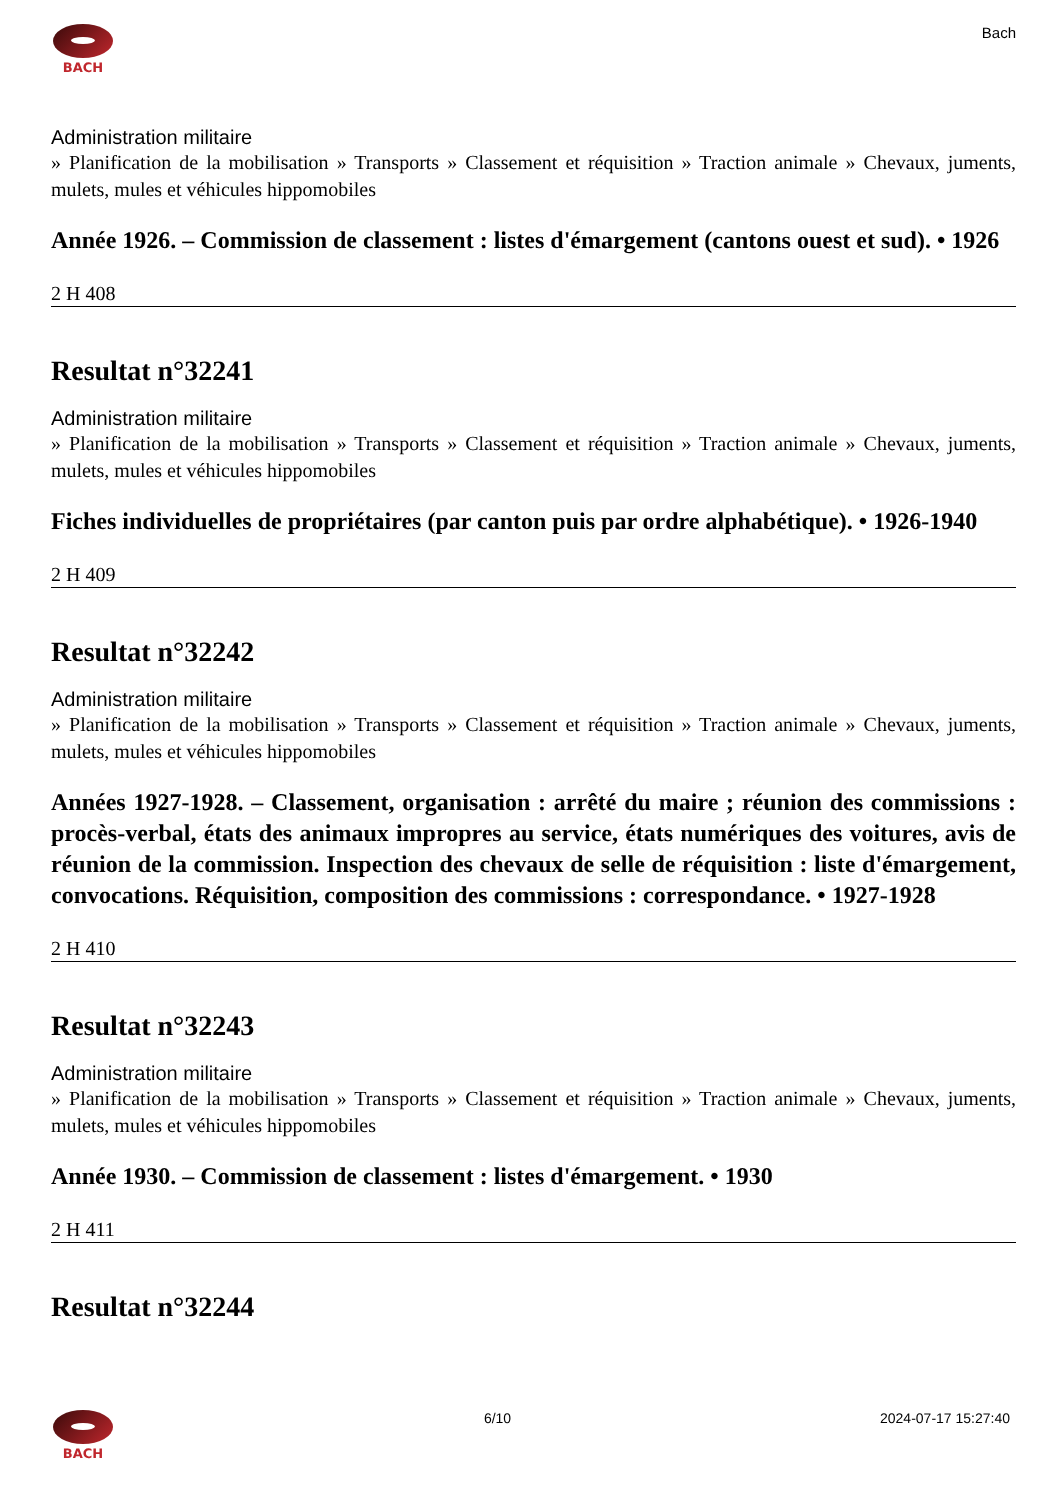BACH
Bach
Administration militaire
» Planification de la mobilisation » Transports » Classement et réquisition » Traction animale » Chevaux, juments, mulets, mules et véhicules hippomobiles
Année 1926. – Commission de classement : listes d'émargement (cantons ouest et sud). • 1926
2 H 408
Resultat n°32241
Administration militaire
» Planification de la mobilisation » Transports » Classement et réquisition » Traction animale » Chevaux, juments, mulets, mules et véhicules hippomobiles
Fiches individuelles de propriétaires (par canton puis par ordre alphabétique). • 1926-1940
2 H 409
Resultat n°32242
Administration militaire
» Planification de la mobilisation » Transports » Classement et réquisition » Traction animale » Chevaux, juments, mulets, mules et véhicules hippomobiles
Années 1927-1928. – Classement, organisation : arrêté du maire ; réunion des commissions : procès-verbal, états des animaux impropres au service, états numériques des voitures, avis de réunion de la commission. Inspection des chevaux de selle de réquisition : liste d'émargement, convocations. Réquisition, composition des commissions : correspondance. • 1927-1928
2 H 410
Resultat n°32243
Administration militaire
» Planification de la mobilisation » Transports » Classement et réquisition » Traction animale » Chevaux, juments, mulets, mules et véhicules hippomobiles
Année 1930. – Commission de classement : listes d'émargement. • 1930
2 H 411
Resultat n°32244
BACH 6/10 2024-07-17 15:27:40